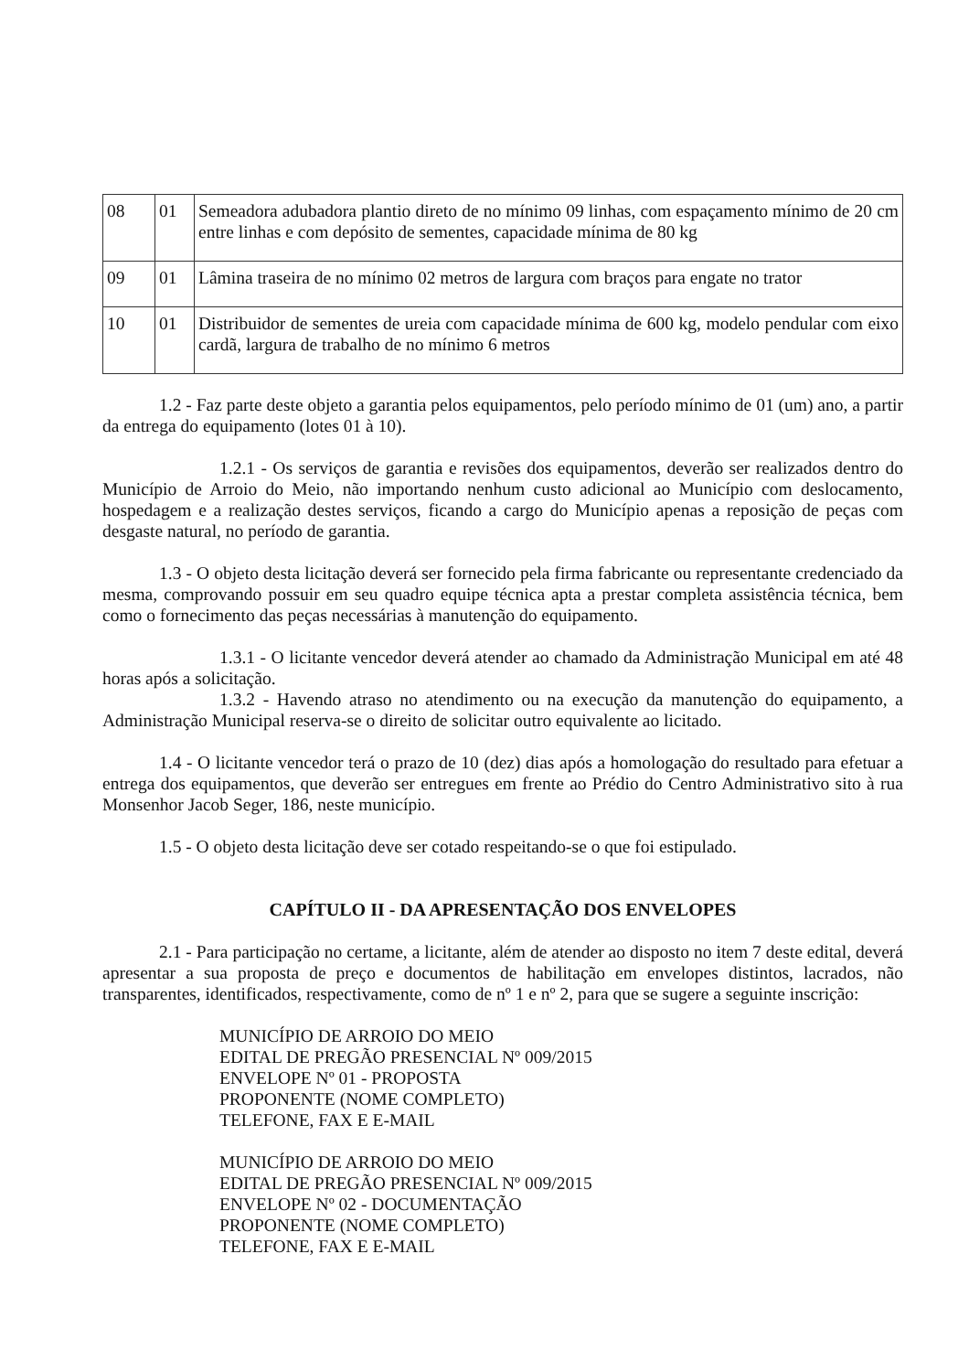| 08 | 01 | Semeadora adubadora plantio direto de no mínimo 09 linhas, com espaçamento mínimo de 20 cm entre linhas e com depósito de sementes, capacidade mínima de 80 kg |
| 09 | 01 | Lâmina traseira de no mínimo 02 metros de largura com braços para engate no trator |
| 10 | 01 | Distribuidor de sementes de ureia com capacidade mínima de 600 kg, modelo pendular com eixo cardã, largura de trabalho de no mínimo 6 metros |
1.2 - Faz parte deste objeto a garantia pelos equipamentos, pelo período mínimo de 01 (um) ano, a partir da entrega do equipamento (lotes 01 à 10).
1.2.1 - Os serviços de garantia e revisões dos equipamentos, deverão ser realizados dentro do Município de Arroio do Meio, não importando nenhum custo adicional ao Município com deslocamento, hospedagem e a realização destes serviços, ficando a cargo do Município apenas a reposição de peças com desgaste natural, no período de garantia.
1.3 - O objeto desta licitação deverá ser fornecido pela firma fabricante ou representante credenciado da mesma, comprovando possuir em seu quadro equipe técnica apta a prestar completa assistência técnica, bem como o fornecimento das peças necessárias à manutenção do equipamento.
1.3.1 - O licitante vencedor deverá atender ao chamado da Administração Municipal em até 48 horas após a solicitação.
1.3.2 - Havendo atraso no atendimento ou na execução da manutenção do equipamento, a Administração Municipal reserva-se o direito de solicitar outro equivalente ao licitado.
1.4 - O licitante vencedor terá o prazo de 10 (dez) dias após a homologação do resultado para efetuar a entrega dos equipamentos, que deverão ser entregues em frente ao Prédio do Centro Administrativo sito à rua Monsenhor Jacob Seger, 186, neste município.
1.5 - O objeto desta licitação deve ser cotado respeitando-se o que foi estipulado.
CAPÍTULO II - DA APRESENTAÇÃO DOS ENVELOPES
2.1 - Para participação no certame, a licitante, além de atender ao disposto no item 7 deste edital, deverá apresentar a sua proposta de preço e documentos de habilitação em envelopes distintos, lacrados, não transparentes, identificados, respectivamente, como de nº 1 e nº 2, para que se sugere a seguinte inscrição:
MUNICÍPIO DE ARROIO DO MEIO
EDITAL DE PREGÃO PRESENCIAL Nº 009/2015
ENVELOPE Nº 01 - PROPOSTA
PROPONENTE (NOME COMPLETO)
TELEFONE, FAX E E-MAIL
MUNICÍPIO DE ARROIO DO MEIO
EDITAL DE PREGÃO PRESENCIAL Nº 009/2015
ENVELOPE Nº 02 - DOCUMENTAÇÃO
PROPONENTE (NOME COMPLETO)
TELEFONE, FAX E E-MAIL